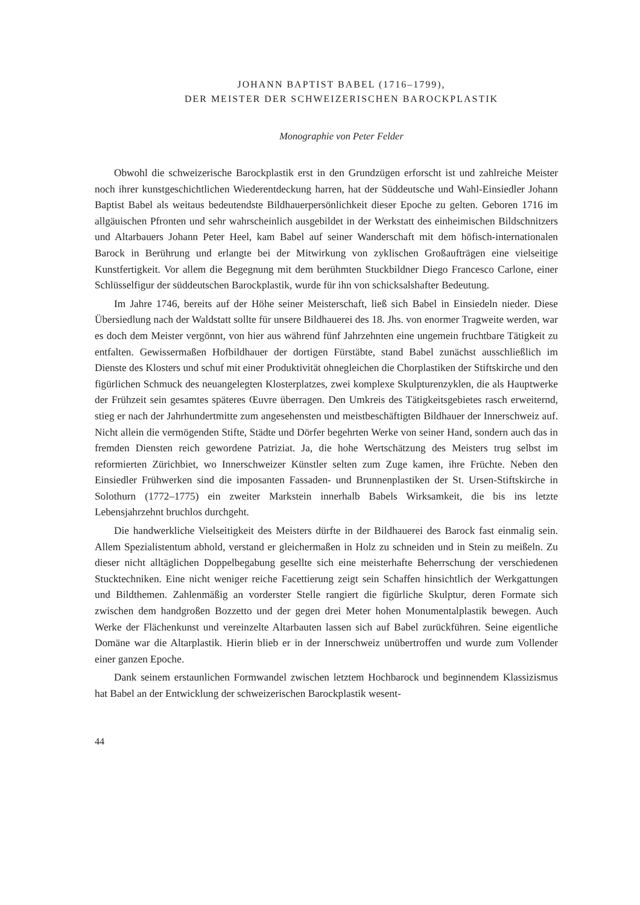JOHANN BAPTIST BABEL (1716–1799),
DER MEISTER DER SCHWEIZERISCHEN BAROCKPLASTIK
Monographie von Peter Felder
Obwohl die schweizerische Barockplastik erst in den Grundzügen erforscht ist und zahlreiche Meister noch ihrer kunstgeschichtlichen Wiederentdeckung harren, hat der Süddeutsche und Wahl-Einsiedler Johann Baptist Babel als weitaus bedeutendste Bildhauerpersönlichkeit dieser Epoche zu gelten. Geboren 1716 im allgäuischen Pfronten und sehr wahrscheinlich ausgebildet in der Werkstatt des einheimischen Bildschnitzers und Altarbauers Johann Peter Heel, kam Babel auf seiner Wanderschaft mit dem höfisch-internationalen Barock in Berührung und erlangte bei der Mitwirkung von zyklischen Großaufträgen eine vielseitige Kunstfertigkeit. Vor allem die Begegnung mit dem berühmten Stuckbildner Diego Francesco Carlone, einer Schlüsselfigur der süddeutschen Barockplastik, wurde für ihn von schicksalshafter Bedeutung.
Im Jahre 1746, bereits auf der Höhe seiner Meisterschaft, ließ sich Babel in Einsiedeln nieder. Diese Übersiedlung nach der Waldstatt sollte für unsere Bildhauerei des 18. Jhs. von enormer Tragweite werden, war es doch dem Meister vergönnt, von hier aus während fünf Jahrzehnten eine ungemein fruchtbare Tätigkeit zu entfalten. Gewissermaßen Hofbildhauer der dortigen Fürstäbte, stand Babel zunächst ausschließlich im Dienste des Klosters und schuf mit einer Produktivität ohnegleichen die Chorplastiken der Stiftskirche und den figürlichen Schmuck des neuangelegten Klosterplatzes, zwei komplexe Skulpturenzyklen, die als Hauptwerke der Frühzeit sein gesamtes späteres Œuvre überragen. Den Umkreis des Tätigkeitsgebietes rasch erweiternd, stieg er nach der Jahrhundertmitte zum angesehensten und meistbeschäftigten Bildhauer der Innerschweiz auf. Nicht allein die vermögenden Stifte, Städte und Dörfer begehrten Werke von seiner Hand, sondern auch das in fremden Diensten reich gewordene Patriziat. Ja, die hohe Wertschätzung des Meisters trug selbst im reformierten Zürichbiet, wo Innerschweizer Künstler selten zum Zuge kamen, ihre Früchte. Neben den Einsiedler Frühwerken sind die imposanten Fassaden- und Brunnenplastiken der St. Ursen-Stiftskirche in Solothurn (1772–1775) ein zweiter Markstein innerhalb Babels Wirksamkeit, die bis ins letzte Lebensjahrzehnt bruchlos durchgeht.
Die handwerkliche Vielseitigkeit des Meisters dürfte in der Bildhauerei des Barock fast einmalig sein. Allem Spezialistentum abhold, verstand er gleichermaßen in Holz zu schneiden und in Stein zu meißeln. Zu dieser nicht alltäglichen Doppelbegabung gesellte sich eine meisterhafte Beherrschung der verschiedenen Stucktechniken. Eine nicht weniger reiche Facettierung zeigt sein Schaffen hinsichtlich der Werkgattungen und Bildthemen. Zahlenmäßig an vorderster Stelle rangiert die figürliche Skulptur, deren Formate sich zwischen dem handgroßen Bozzetto und der gegen drei Meter hohen Monumentalplastik bewegen. Auch Werke der Flächenkunst und vereinzelte Altarbauten lassen sich auf Babel zurückführen. Seine eigentliche Domäne war die Altarplastik. Hierin blieb er in der Innerschweiz unübertroffen und wurde zum Vollender einer ganzen Epoche.
Dank seinem erstaunlichen Formwandel zwischen letztem Hochbarock und beginnendem Klassizismus hat Babel an der Entwicklung der schweizerischen Barockplastik wesent-
44